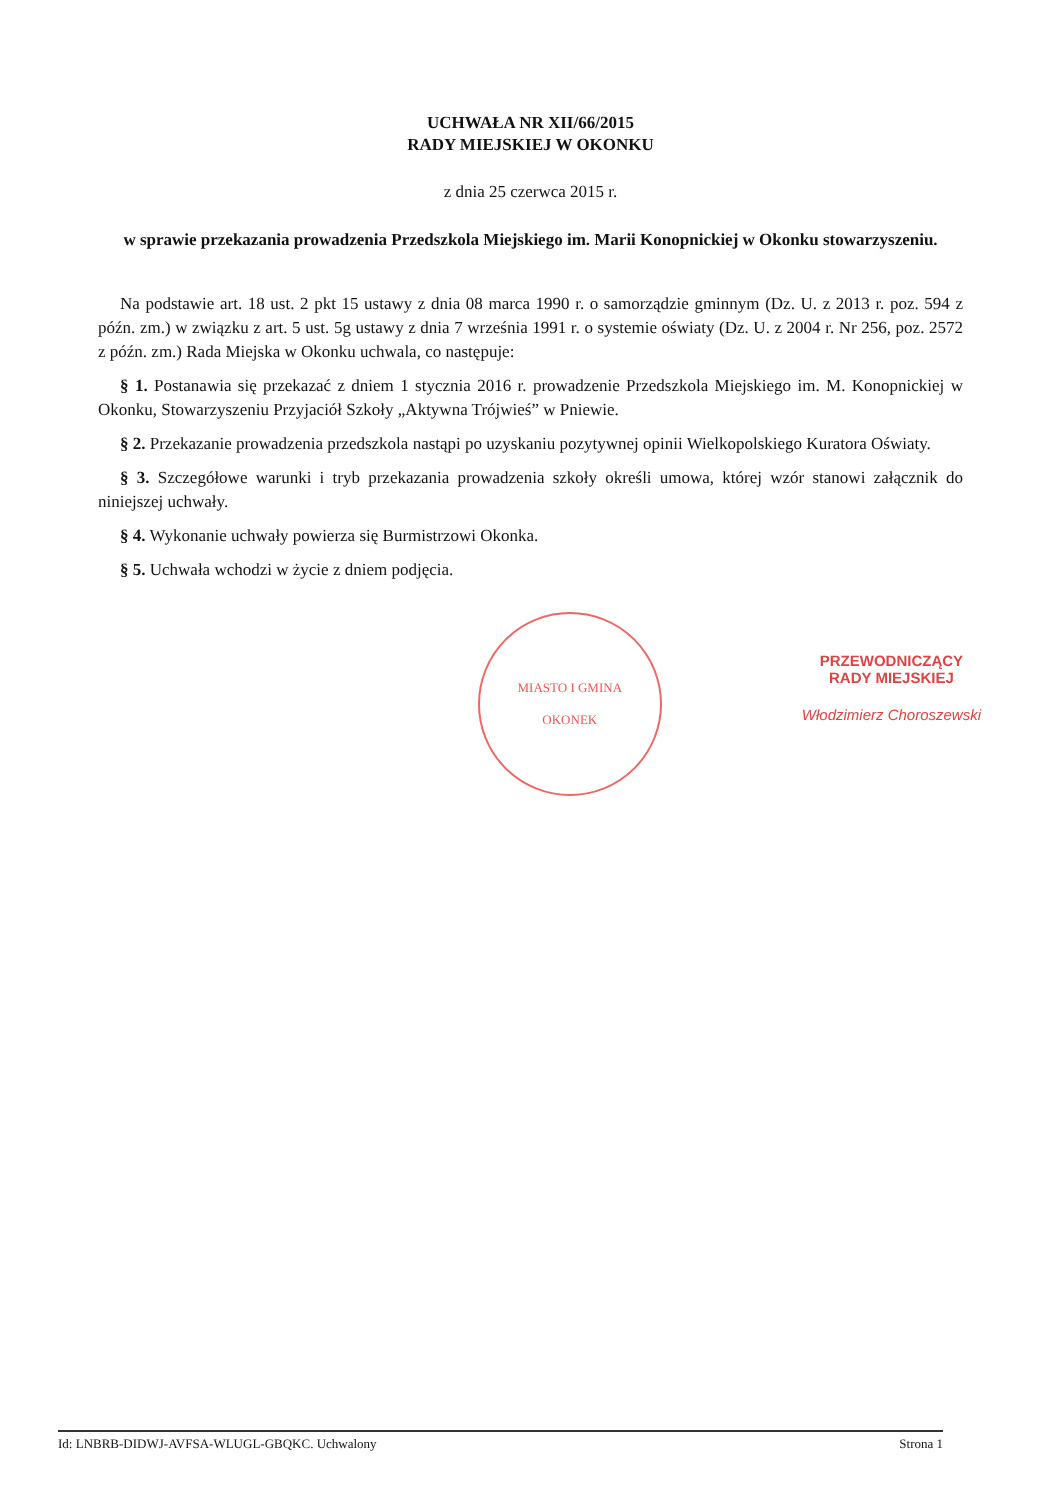UCHWAŁA NR XII/66/2015
RADY MIEJSKIEJ W OKONKU
z dnia 25 czerwca 2015 r.
w sprawie przekazania prowadzenia Przedszkola Miejskiego im. Marii Konopnickiej w Okonku stowarzyszeniu.
Na podstawie art. 18 ust. 2 pkt 15 ustawy z dnia 08 marca 1990 r. o samorządzie gminnym (Dz. U. z 2013 r. poz. 594 z późn. zm.) w związku z art. 5 ust. 5g ustawy z dnia 7 września 1991 r. o systemie oświaty (Dz. U. z 2004 r. Nr 256, poz. 2572 z późn. zm.) Rada Miejska w Okonku uchwala, co następuje:
§ 1. Postanawia się przekazać z dniem 1 stycznia 2016 r. prowadzenie Przedszkola Miejskiego im. M. Konopnickiej w Okonku, Stowarzyszeniu Przyjaciół Szkoły „Aktywna Trójwieś” w Pniewie.
§ 2. Przekazanie prowadzenia przedszkola nastąpi po uzyskaniu pozytywnej opinii Wielkopolskiego Kuratora Oświaty.
§ 3. Szczegółowe warunki i tryb przekazania prowadzenia szkoły określi umowa, której wzór stanowi załącznik do niniejszej uchwały.
§ 4. Wykonanie uchwały powierza się Burmistrzowi Okonka.
§ 5. Uchwała wchodzi w życie z dniem podjęcia.
MIASTO I GMINA
OKONEK
PRZEWODNICZĄCY
RADY MIEJSKIEJ
Włodzimierz Choroszewski
Id: LNBRB-DIDWJ-AVFSA-WLUGL-GBQKC. Uchwalony Strona 1